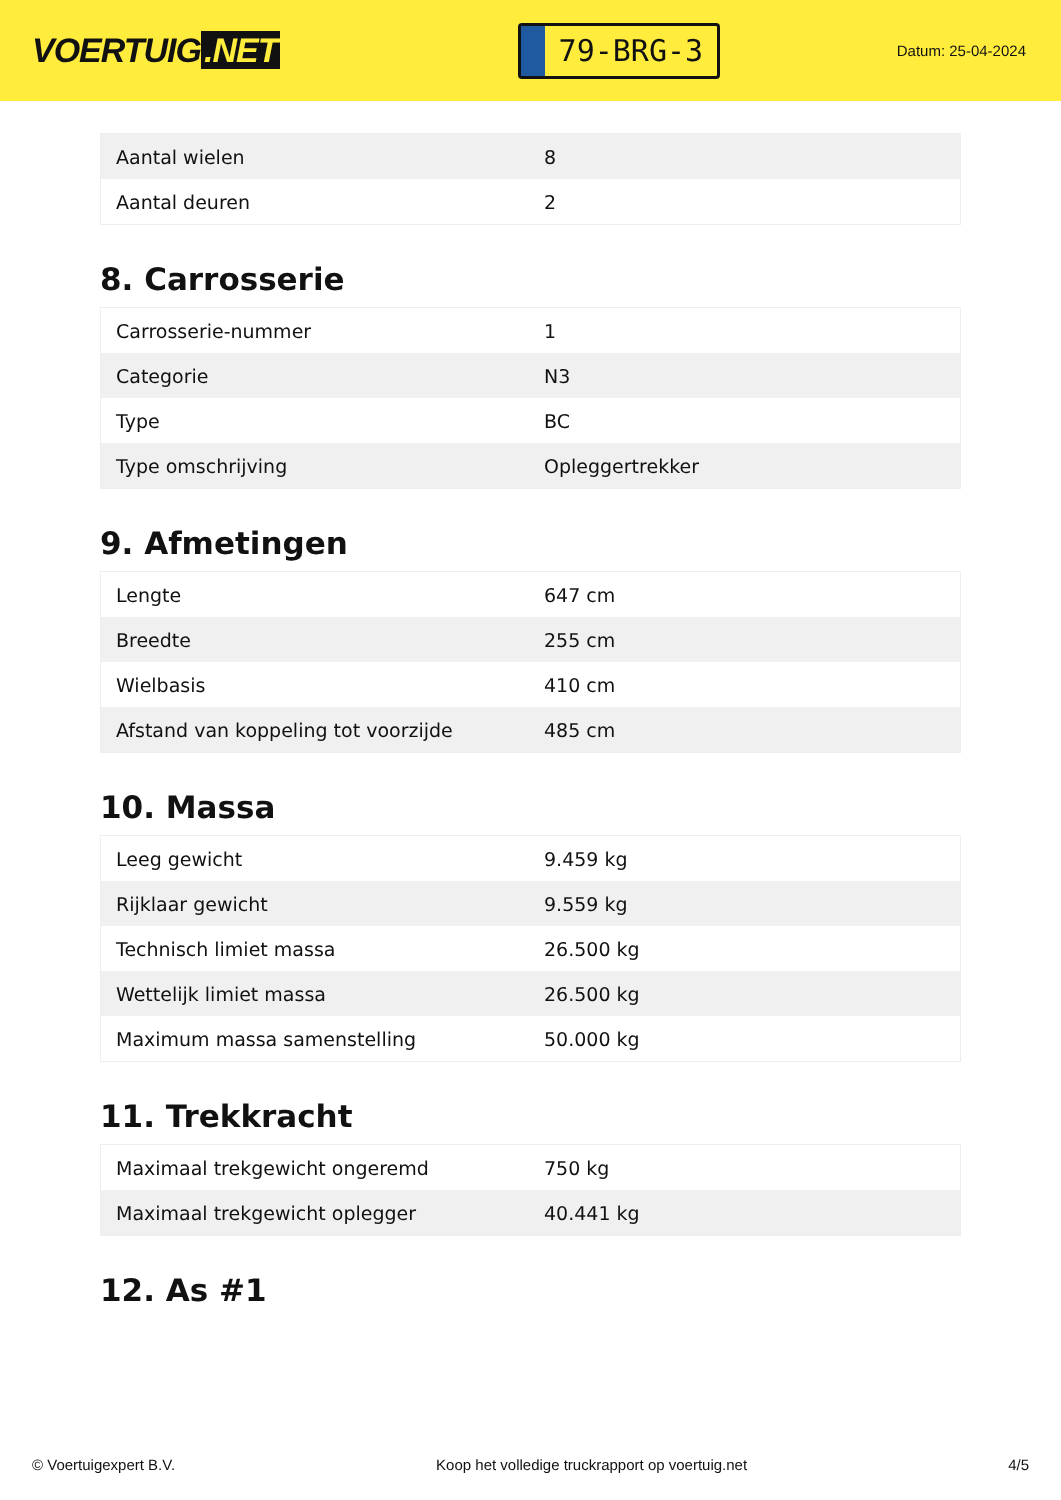VOERTUIG.NET
79-BRG-3
Datum: 25-04-2024
| Aantal wielen | 8 |
| Aantal deuren | 2 |
8. Carrosserie
| Carrosserie-nummer | 1 |
| Categorie | N3 |
| Type | BC |
| Type omschrijving | Opleggertrekker |
9. Afmetingen
| Lengte | 647 cm |
| Breedte | 255 cm |
| Wielbasis | 410 cm |
| Afstand van koppeling tot voorzijde | 485 cm |
10. Massa
| Leeg gewicht | 9.459 kg |
| Rijklaar gewicht | 9.559 kg |
| Technisch limiet massa | 26.500 kg |
| Wettelijk limiet massa | 26.500 kg |
| Maximum massa samenstelling | 50.000 kg |
11. Trekkracht
| Maximaal trekgewicht ongeremd | 750 kg |
| Maximaal trekgewicht oplegger | 40.441 kg |
12. As #1
© Voertuigexpert B.V. Koop het volledige truckrapport op voertuig.net 4/5